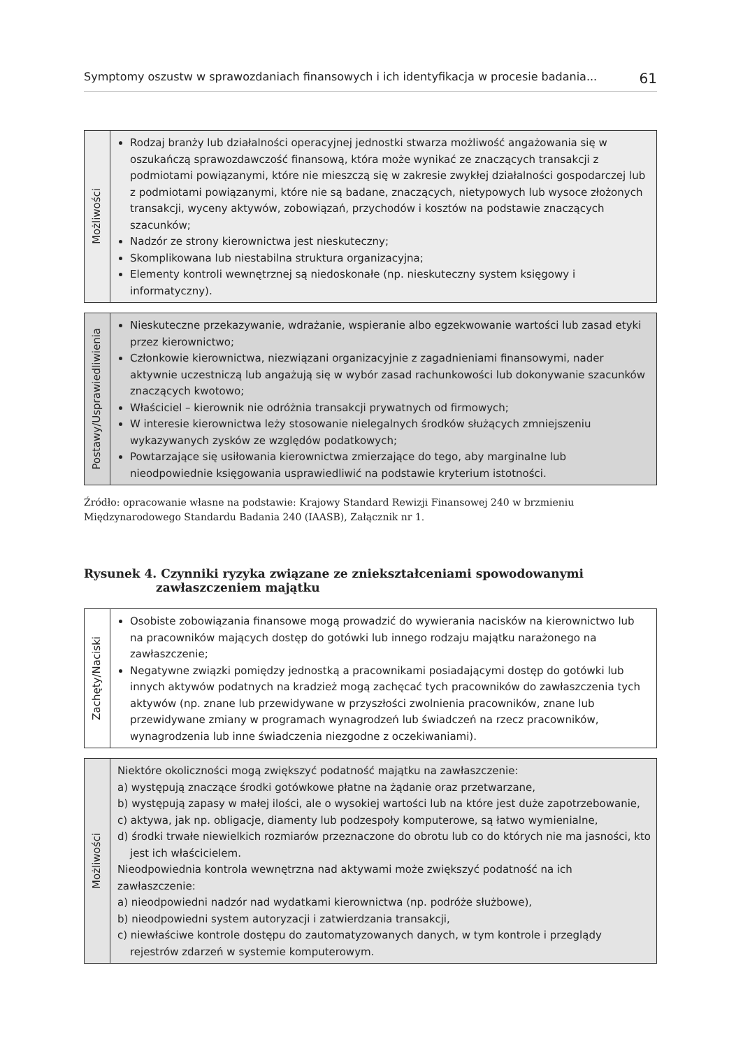Symptomy oszustw w sprawozdaniach finansowych i ich identyfikacja w procesie badania... 61
Możliwości
Rodzaj branży lub działalności operacyjnej jednostki stwarza możliwość angażowania się w oszukańczą sprawozdawczość finansową, która może wynikać ze znaczących transakcji z podmiotami powiązanymi, które nie mieszczą się w zakresie zwykłej działalności gospodarczej lub z podmiotami powiązanymi, które nie są badane, znaczących, nietypowych lub wysoce złożonych transakcji, wyceny aktywów, zobowiązań, przychodów i kosztów na podstawie znaczących szacunków;
Nadzór ze strony kierownictwa jest nieskuteczny;
Skomplikowana lub niestabilna struktura organizacyjna;
Elementy kontroli wewnętrznej są niedoskonałe (np. nieskuteczny system księgowy i informatyczny).
Postawy/Usprawiedliwienia
Nieskuteczne przekazywanie, wdrażanie, wspieranie albo egzekwowanie wartości lub zasad etyki przez kierownictwo;
Członkowie kierownictwa, niezwiązani organizacyjnie z zagadnieniami finansowymi, nader aktywnie uczestniczą lub angażują się w wybór zasad rachunkowości lub dokonywanie szacunków znaczących kwotowo;
Właściciel – kierownik nie odróżnia transakcji prywatnych od firmowych;
W interesie kierownictwa leży stosowanie nielegalnych środków służących zmniejszeniu wykazywanych zysków ze względów podatkowych;
Powtarzające się usiłowania kierownictwa zmierzające do tego, aby marginalne lub nieodpowiednie księgowania usprawiedliwić na podstawie kryterium istotności.
Źródło: opracowanie własne na podstawie: Krajowy Standard Rewizji Finansowej 240 w brzmieniu Międzynarodowego Standardu Badania 240 (IAASB), Załącznik nr 1.
Rysunek 4. Czynniki ryzyka związane ze zniekształceniami spowodowanymi
zawłaszczeniem majątku
Zachęty/Naciski
Osobiste zobowiązania finansowe mogą prowadzić do wywierania nacisków na kierownictwo lub na pracowników mających dostęp do gotówki lub innego rodzaju majątku narażonego na zawłaszczenie;
Negatywne związki pomiędzy jednostką a pracownikami posiadającymi dostęp do gotówki lub innych aktywów podatnych na kradzież mogą zachęcać tych pracowników do zawłaszczenia tych aktywów (np. znane lub przewidywane w przyszłości zwolnienia pracowników, znane lub przewidywane zmiany w programach wynagrodzeń lub świadczeń na rzecz pracowników, wynagrodzenia lub inne świadczenia niezgodne z oczekiwaniami).
Możliwości
Niektóre okoliczności mogą zwiększyć podatność majątku na zawłaszczenie:
a) występują znaczące środki gotówkowe płatne na żądanie oraz przetwarzane,
b) występują zapasy w małej ilości, ale o wysokiej wartości lub na które jest duże zapotrzebowanie,
c) aktywa, jak np. obligacje, diamenty lub podzespoły komputerowe, są łatwo wymienialne,
d) środki trwałe niewielkich rozmiarów przeznaczone do obrotu lub co do których nie ma jasności, kto jest ich właścicielem.
Nieodpowiednia kontrola wewnętrzna nad aktywami może zwiększyć podatność na ich zawłaszczenie:
a) nieodpowiedni nadzór nad wydatkami kierownictwa (np. podróże służbowe),
b) nieodpowiedni system autoryzacji i zatwierdzania transakcji,
c) niewłaściwe kontrole dostępu do zautomatyzowanych danych, w tym kontrole i przeglądy rejestrów zdarzeń w systemie komputerowym.